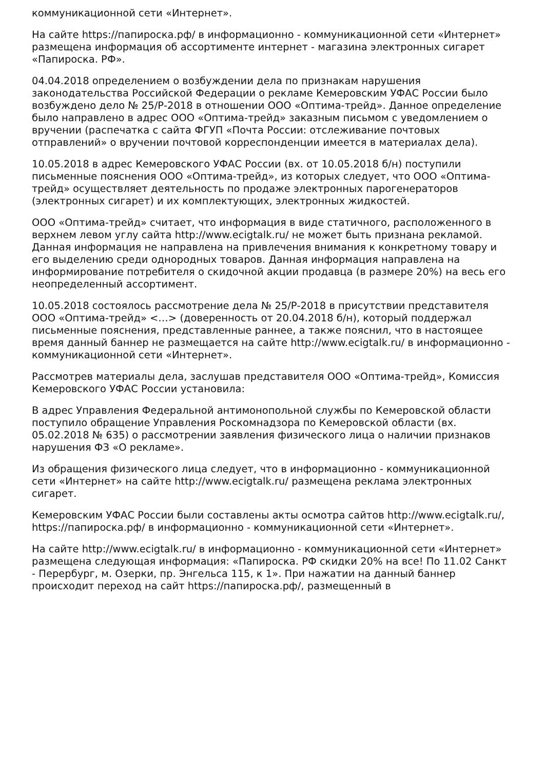коммуникационной сети «Интернет».
На сайте https://папироска.рф/ в информационно - коммуникационной сети «Интернет» размещена информация об ассортименте интернет - магазина электронных сигарет «Папироска. РФ».
04.04.2018 определением о возбуждении дела по признакам нарушения законодательства Российской Федерации о рекламе Кемеровским УФАС России было возбуждено дело № 25/Р-2018 в отношении ООО «Оптима-трейд». Данное определение было направлено в адрес ООО «Оптима-трейд» заказным письмом с уведомлением о вручении (распечатка с сайта ФГУП «Почта России: отслеживание почтовых отправлений» о вручении почтовой корреспонденции имеется в материалах дела).
10.05.2018 в адрес Кемеровского УФАС России (вх. от 10.05.2018 б/н) поступили письменные пояснения ООО «Оптима-трейд», из которых следует, что ООО «Оптима-трейд» осуществляет деятельность по продаже электронных парогенераторов (электронных сигарет) и их комплектующих, электронных жидкостей.
ООО «Оптима-трейд» считает, что информация в виде статичного, расположенного в верхнем левом углу сайта http://www.ecigtalk.ru/ не может быть признана рекламой. Данная информация не направлена на привлечения внимания к конкретному товару и его выделению среди однородных товаров. Данная информация направлена на информирование потребителя о скидочной акции продавца (в размере 20%) на весь его неопределенный ассортимент.
10.05.2018 состоялось рассмотрение дела № 25/Р-2018 в присутствии представителя ООО «Оптима-трейд» <…> (доверенность от 20.04.2018 б/н), который поддержал письменные пояснения, представленные раннее, а также пояснил, что в настоящее время данный баннер не размещается на сайте http://www.ecigtalk.ru/ в информационно - коммуникационной сети «Интернет».
Рассмотрев материалы дела, заслушав представителя ООО «Оптима-трейд», Комиссия Кемеровского УФАС России установила:
В адрес Управления Федеральной антимонопольной службы по Кемеровской области поступило обращение Управления Роскомнадзора по Кемеровской области (вх. 05.02.2018 № 635) о рассмотрении заявления физического лица о наличии признаков нарушения ФЗ «О рекламе».
Из обращения физического лица следует, что в информационно - коммуникационной сети «Интернет» на сайте http://www.ecigtalk.ru/ размещена реклама электронных сигарет.
Кемеровским УФАС России были составлены акты осмотра сайтов http://www.ecigtalk.ru/, https://папироска.рф/ в информационно - коммуникационной сети «Интернет».
На сайте http://www.ecigtalk.ru/ в информационно - коммуникационной сети «Интернет» размещена следующая информация: «Папироска. РФ скидки 20% на все! По 11.02 Санкт - Перербург, м. Озерки, пр. Энгельса 115, к 1». При нажатии на данный баннер происходит переход на сайт https://папироска.рф/, размещенный в